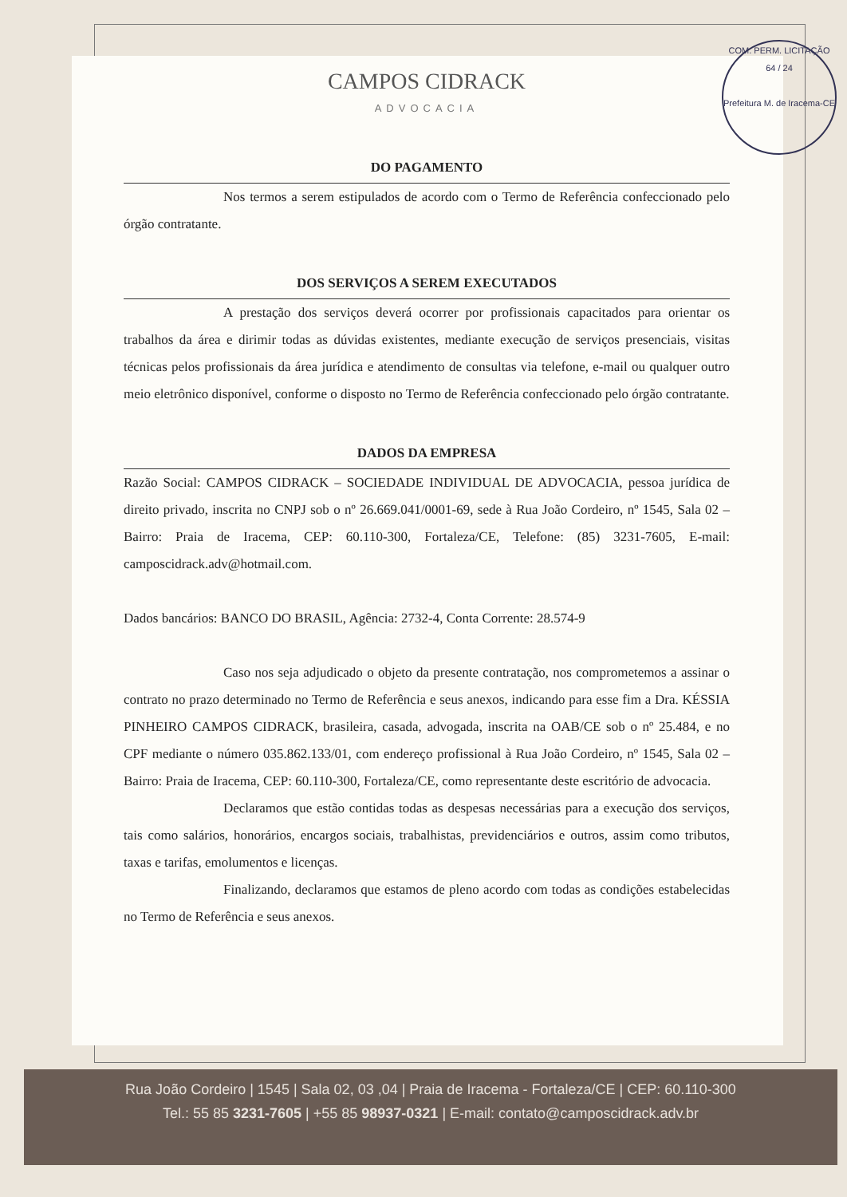COM. PERM. LICITAÇÃO
64 / 24
Prefeitura M. de Iracema-CE
CAMPOS CIDRACK
ADVOCACIA
DO PAGAMENTO
Nos termos a serem estipulados de acordo com o Termo de Referência confeccionado pelo órgão contratante.
DOS SERVIÇOS A SEREM EXECUTADOS
A prestação dos serviços deverá ocorrer por profissionais capacitados para orientar os trabalhos da área e dirimir todas as dúvidas existentes, mediante execução de serviços presenciais, visitas técnicas pelos profissionais da área jurídica e atendimento de consultas via telefone, e-mail ou qualquer outro meio eletrônico disponível, conforme o disposto no Termo de Referência confeccionado pelo órgão contratante.
DADOS DA EMPRESA
Razão Social: CAMPOS CIDRACK – SOCIEDADE INDIVIDUAL DE ADVOCACIA, pessoa jurídica de direito privado, inscrita no CNPJ sob o nº 26.669.041/0001-69, sede à Rua João Cordeiro, nº 1545, Sala 02 – Bairro: Praia de Iracema, CEP: 60.110-300, Fortaleza/CE, Telefone: (85) 3231-7605, E-mail: camposcidrack.adv@hotmail.com.
Dados bancários: BANCO DO BRASIL, Agência: 2732-4, Conta Corrente: 28.574-9
Caso nos seja adjudicado o objeto da presente contratação, nos comprometemos a assinar o contrato no prazo determinado no Termo de Referência e seus anexos, indicando para esse fim a Dra. KÉSSIA PINHEIRO CAMPOS CIDRACK, brasileira, casada, advogada, inscrita na OAB/CE sob o nº 25.484, e no CPF mediante o número 035.862.133/01, com endereço profissional à Rua João Cordeiro, nº 1545, Sala 02 – Bairro: Praia de Iracema, CEP: 60.110-300, Fortaleza/CE, como representante deste escritório de advocacia.
Declaramos que estão contidas todas as despesas necessárias para a execução dos serviços, tais como salários, honorários, encargos sociais, trabalhistas, previdenciários e outros, assim como tributos, taxas e tarifas, emolumentos e licenças.
Finalizando, declaramos que estamos de pleno acordo com todas as condições estabelecidas no Termo de Referência e seus anexos.
Rua João Cordeiro | 1545 | Sala 02, 03 ,04 | Praia de Iracema - Fortaleza/CE | CEP: 60.110-300
Tel.: 55 85 3231-7605 | +55 85 98937-0321 | E-mail: contato@camposcidrack.adv.br